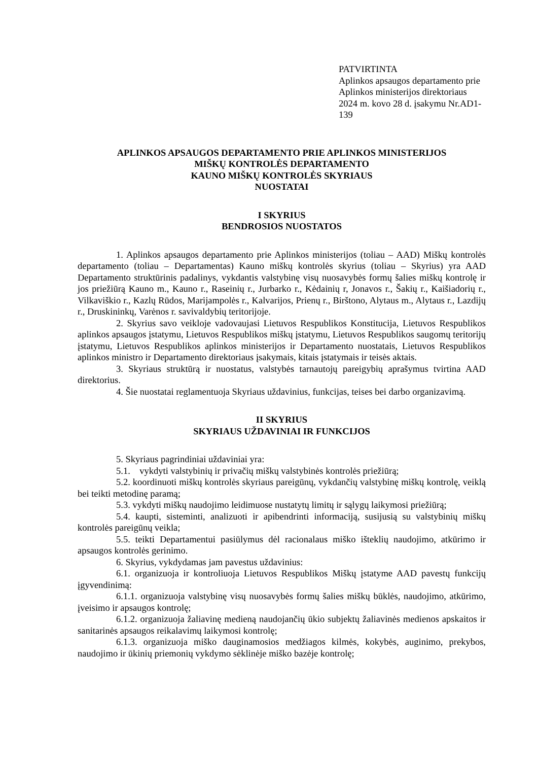PATVIRTINTA
Aplinkos apsaugos departamento prie
Aplinkos ministerijos direktoriaus
2024 m. kovo 28 d. įsakymu Nr.AD1-139
APLINKOS APSAUGOS DEPARTAMENTO PRIE APLINKOS MINISTERIJOS
MIŠKŲ KONTROLĖS DEPARTAMENTO
KAUNO MIŠKŲ KONTROLĖS SKYRIAUS
NUOSTATAI
I SKYRIUS
BENDROSIOS NUOSTATOS
1. Aplinkos apsaugos departamento prie Aplinkos ministerijos (toliau – AAD) Miškų kontrolės departamento (toliau – Departamentas) Kauno miškų kontrolės skyrius (toliau – Skyrius) yra AAD Departamento struktūrinis padalinys, vykdantis valstybinę visų nuosavybės formų šalies miškų kontrolę ir jos priežiūrą Kauno m., Kauno r., Raseinių r., Jurbarko r., Kėdainių r, Jonavos r., Šakių r., Kaišiadorių r., Vilkaviškio r., Kazlų Rūdos, Marijampolės r., Kalvarijos, Prienų r., Birštono, Alytaus m., Alytaus r., Lazdijų r., Druskininkų, Varėnos r. savivaldybių teritorijoje.
2. Skyrius savo veikloje vadovaujasi Lietuvos Respublikos Konstitucija, Lietuvos Respublikos aplinkos apsaugos įstatymu, Lietuvos Respublikos miškų įstatymu, Lietuvos Respublikos saugomų teritorijų įstatymu, Lietuvos Respublikos aplinkos ministerijos ir Departamento nuostatais, Lietuvos Respublikos aplinkos ministro ir Departamento direktoriaus įsakymais, kitais įstatymais ir teisės aktais.
3. Skyriaus struktūrą ir nuostatus, valstybės tarnautojų pareigybių aprašymus tvirtina AAD direktorius.
4. Šie nuostatai reglamentuoja Skyriaus uždavinius, funkcijas, teises bei darbo organizavimą.
II SKYRIUS
SKYRIAUS UŽDAVINIAI IR FUNKCIJOS
5. Skyriaus pagrindiniai uždaviniai yra:
5.1. vykdyti valstybinių ir privačių miškų valstybinės kontrolės priežiūrą;
5.2. koordinuoti miškų kontrolės skyriaus pareigūnų, vykdančių valstybinę miškų kontrolę, veiklą bei teikti metodinę paramą;
5.3. vykdyti miškų naudojimo leidimuose nustatytų limitų ir sąlygų laikymosi priežiūrą;
5.4. kaupti, sisteminti, analizuoti ir apibendrinti informaciją, susijusią su valstybinių miškų kontrolės pareigūnų veikla;
5.5. teikti Departamentui pasiūlymus dėl racionalaus miško išteklių naudojimo, atkūrimo ir apsaugos kontrolės gerinimo.
6. Skyrius, vykdydamas jam pavestus uždavinius:
6.1. organizuoja ir kontroliuoja Lietuvos Respublikos Miškų įstatyme AAD pavestų funkcijų įgyvendinimą:
6.1.1. organizuoja valstybinę visų nuosavybės formų šalies miškų būklės, naudojimo, atkūrimo, įveisimo ir apsaugos kontrolę;
6.1.2. organizuoja žaliavinę medieną naudojančių ūkio subjektų žaliavinės medienos apskaitos ir sanitarinės apsaugos reikalavimų laikymosi kontrolę;
6.1.3. organizuoja miško dauginamosios medžiagos kilmės, kokybės, auginimo, prekybos, naudojimo ir ūkinių priemonių vykdymo sėklinėje miško bazėje kontrolę;